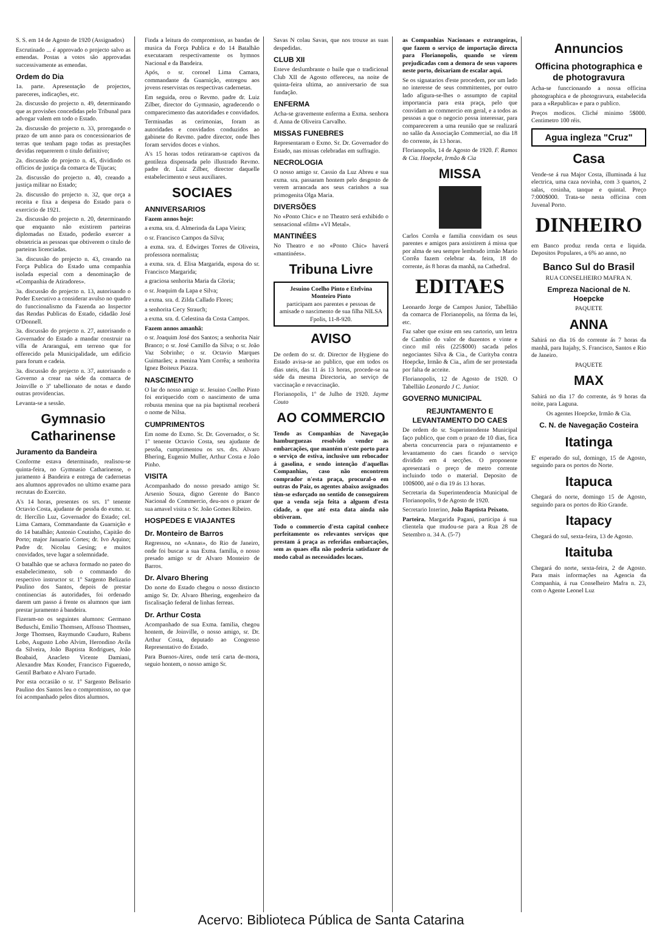S. S. em 14 de Agosto de 1920 (Assignados)
Escrutinado ... é approvado o projecto salvo as emendas. Postas a votos são approvadas successivamente as emendas.
Ordem do Dia
1a. parte. Apresentação de projectos, pareceres, indicações, etc.
2a. discussão do projecto n. 49, determinando que as provisões concedidas pelo Tribunal para advogar valem em todo o Estado.
2a. discussão do projecto n. 33, prorogando o prazo de um anno para os concessionarios de terras que tenham pago todas as prestações devidas requererem o titulo definitivo;
2a. discussão do projecto n. 45, dividindo os officios de justiça da comarca de Tijucas;
2a. discussão do projecto n. 40, creando a justiça militar no Estado;
2a. discussão do projecto n. 32, que orça a receita e fixa a despesa do Estado para o exercicio de 1921.
2a. discussão do projecto n. 20, determinando que enquanto não existirem parteiras diplomadas no Estado, poderão exercer a obstetricia as pessoas que obtiverem o titulo de parteiras licenciadas.
3a. discussão do projecto n. 43, creando na Força Publica do Estado uma companhia isolada especial com a denominação de «Companhia de Atiradores».
3a. discussão do projecto n. 13, autorisando o Poder Executivo a considerar avulso no quadro do funccionalismo da Fazenda ao Inspector das Rendas Publicas do Estado, cidadão José O'Donnell.
3a. discussão do projecto n. 27, autorisando o Governador do Estado a mandar construir na villa de Araranguá, em terreno que for offerecido pela Municipalidade, um edificio para forum e cadeia.
3a. discussão do projecto n. 37, autorisando o Governo a crear na séde da comarca de Joinville o 3º tabellionato de notas e dando outras providencias.
Levanta-se a sessão.
Gymnasio Catharinense
Juramento da Bandeira
Conforme estava determinado, realisou-se quinta-feira, no Gymnasio Catharinense, o juramento á Bandeira e entrega de cadernetas aos alumnos approvados no ultimo exame para recrutas do Exercito.
A's 14 horas, presentes os srs. 1º tenente Octavio Costa, ajudante de pessôa do exmo. sr. dr. Hercilio Luz, Governador do Estado; cel. Lima Camara, Commandante da Guarnição e do 14 batalhão; Antonio Coutinho, Capitão do Porto; major Januario Cortes; dr. Ivo Aquino; Padre dr. Nicolau Gesing; e muitos convidados, teve lugar a solemnidade.
O batalhão que se achava formado no pateo do estabelecimento, sob o commando do respectivo instructor sr. 1º Sargento Belizario Paulino dos Santos, depois de prestar continencias ás autoridades, foi ordenado darem um passo á frente os alumnos que iam prestar juramento á bandeira.
Fizeram-no os seguintes alumnos: Germano Beduschi, Emilio Thomsen, Affonso Thomsen, Jorge Thomsen, Raymundo Cauduro, Rubens Lobo, Augusto Lobo Alvim, Herondino Avila da Silveira, João Baptista Rodrigues, João Boabaid, Anacleto Vicente Damiani, Alexandre Max Konder, Francisco Figueredo, Gentil Barbato e Alvaro Furtado.
Por esta occasião o sr. 1º Sargento Belisario Paulino dos Santos leu o compromisso, no que foi acompanhado pelos ditos alumnos.
Finda a leitura do compromisso, as bandas de musica da Força Publica e do 14 Batalhão executaram respectivamente os hymnos Nacional e da Bandeira.
Após, o sr. coronel Lima Camara, commandante da Guarnição, entregou aos jovens reservistas os respectivas cadernetas.
Em seguida, orou o Revmo. padre dr. Luiz Zilber, director do Gymnasio, agradecendo o comparecimento das autoridades e convidados.
Terminadas as cerimonias, foram as autoridades e convidados conduzidos ao gabinete do Revmo. padre director, onde lhes foram servidos doces e vinhos.
A's 15 horas todos retiraram-se captivos da gentileza dispensada pelo illustrado Revmo. padre dr. Luiz Zilber, director daquelle estabelecimento e seus auxiliares.
SOCIAES
ANNIVERSARIOS
Fazem annos hoje:
a exma. sra. d. Almerinda da Lapa Vieira;
o sr. Francisco Campos da Silva;
a exma. sra. d. Edwirges Torres de Oliveira, professora normalista;
a exma. sra. d. Elisa Margarida, esposa do sr. Francisco Margarida;
a graciosa senhorita Maria da Gloria;
o sr. Joaquim da Lapa e Silva;
a exma. sra. d. Zilda Callado Flores;
a senhorita Cecy Strauch;
a exma. sra. d. Celestina da Costa Campos.
Fazem annos amanhã:
o sr. Joaquim José dos Santos; a senhorita Nair Branco; o sr. José Camillo da Silva; o sr. João Vaz Sobrinho; o sr. Octavio Marques Guimarães; a menina Yam Corrêa; a senhorita Ignez Boiteux Piazza.
NASCIMENTO
O lar do nosso amigo sr. Jesuino Coelho Pinto foi enriquecido com o nascimento de uma robusta menina que na pia baptismal receberá o nome de Nilsa.
CUMPRIMENTOS
Em nome do Exmo. Sr. Dr. Governador, o Sr. 1º tenente Octavio Costa, seu ajudante de pessôa, cumprimentou os srs. drs. Alvaro Bhering, Eugenio Muller, Arthur Costa e João Pinho.
VISITA
Acompanhado do nosso presado amigo Sr. Arsenio Souza, digno Gerente do Banco Nacional do Commercio, deu-nos o prazer de sua amavel visita o Sr. João Gomes Ribeiro.
HOSPEDES E VIAJANTES
Dr. Monteiro de Barros
Regressou, no «Annas», do Rio de Janeiro, onde foi buscar a sua Exma. familia, o nosso presado amigo sr dr Alvaro Monteiro de Barros.
Dr. Alvaro Bhering
Do norte do Estado chegou o nosso distincto amigo Sr. Dr. Alvaro Bhering, engenheiro da fiscalisação federal de linhas ferreas.
Dr. Arthur Costa
Acompanhado de sua Exma. familia, chegou hontem, de Joinville, o nosso amigo, sr. Dr. Arthur Costa, deputado ao Congresso Representativo do Estado.
Para Buenos-Aires, onde terá carta de-mora, seguio hontem, o nosso amigo Sr.
Savas N colau Savas, que nos trouxe as suas despedidas.
CLUB XII
Esteve deslumbrante o baile que o tradicional Club XII de Agosto offereceu, na noite de quinta-feira ultima, ao anniversario de sua fundação.
ENFERMA
Acha-se gravemente enferma a Exma. senhora d. Anna de Oliveira Carvalho.
MISSAS FUNEBRES
Representaram o Exmo. Sr. Dr. Governador do Estado, nas missas celebradas em suffragio.
NECROLOGIA
O nosso amigo sr. Cassio da Luz Abreu e sua exma. sra. passaram hontem pelo desgosto de verem arrancada aos seus carinhos a sua primogenita Olga Maria.
DIVERSÕES
No «Ponto Chic» e no Theatro será exhibido o sensacional «film» «VI Metal».
MANTINÉES
No Theatro e no «Ponto Chic» haverá «mantinées».
Tribuna Livre
Jesuino Coelho Pinto e Etelvina Monteiro Pinto
participam aos parentes e pessoas de amisade o nascimento de sua filha NILSA
Fpolis, 11-8-920.
AVISO
De ordem do sr. dr. Director de Hygiene do Estado avisa-se ao publico, que em todos os dias uteis, das 11 ás 13 horas, procede-se na séde da mesma Directoria, ao serviço de vaccinação e revaccinação.
Florianopolis, 1º de Julho de 1920. Jayme Couto
AO COMMERCIO
Tendo as Companhias de Navegação hamburguezas resolvido vender as embarcações, que mantém n'este porto para o serviço de estiva, inclusive um rebocador á gasolina, e sendo intenção d'aquellas Companhias, caso não encontrem comprador n'esta praça, procural-o em outras do Paiz, os agentes abaixo assignados têm-se esforçado no sentido de conseguirem que a venda seja feita a alguem d'esta cidade, o que até esta data ainda não obtiveram.
Todo o commercio d'esta capital conhece perfeitamente os relevantes serviços que prestam á praça as referidas embarcações, sem as quaes ella não poderia satisfazer de modo cabal as necessidades locaes.
as Companhias Nacionaes e extrangeiras, que fazem o serviço de importação directa para Florianopolis, quando se virem prejudicadas com a demora de seus vapores neste porto, deixariam de escalar aqui.
Se os signatarios d'este procedem, por um lado no interesse de seus committentes, por outro lado afigura-se-lhes o assumpto de capital importancia para esta praça, pelo que convidam ao commercio em geral, e a todos as pessoas a que o negocio possa interessar, para comparecerem a uma reunião que se realizará no salão da Associação Commercial, no dia 18 do corrente, ás 13 horas.
Florianopolis, 14 de Agosto de 1920. F. Ramos & Cia. Hoepcke, Irmão & Cia
MISSA
Carlos Corrêa e familia convidam os seus parentes e amigos para assistirem á missa que por alma de seu sempre lembrado irmão Mario Corrêa fazem celebrar 4a. feira, 18 do corrente, ás 8 horas da manhã, na Cathedral.
EDITAES
Leonardo Jorge de Campos Junior, Tabellião da comarca de Florianopolis, na fórma da lei, etc.
Faz saber que existe em seu cartorio, um lettra de Cambio do valor de duzentos e vinte e cinco mil réis (225$000) sacada pelos negociantes Silva & Cia., de Curityba contra Hoepcke, Irmão & Cia., afim de ser protestada por falta de acceite.
Florianopolis, 12 de Agosto de 1920. O Tabellião Leonardo J C. Junior.
GOVERNO MUNICIPAL
REJUNTAMENTO E LEVANTAMENTO DO CAES
De ordem do sr. Superintendente Municipal faço publico, que com o prazo de 10 dias, fica aberta concurrencia para o rejuntamento e levantamento do caes ficando o serviço dividido em 4 secções. O proponente apresentará o preço de metro corrente incluindo todo o material. Deposito de 100$000, até o dia 19 ás 13 horas.
Secretaria da Superintendencia Municipal de Florianopolis, 9 de Agosto de 1920.
Secretario Interino, João Baptista Peixoto.
Parteira. Margarida Pagani, participa á sua clientela que mudou-se para a Rua 28 de Setembro n. 34 A. (5-7)
Annuncios
Officina photographica e de photogravura
Acha-se funccionando a nossa officina photographica e de photogravura, estabelecida para a «Republica» e para o publico.
Preços modicos. Cliché minimo 5$000. Centimetro 100 réis.
Agua ingleza "Cruz"
Casa
Vende-se á rua Major Costa, illuminada á luz electrica, uma caza novinha, com 3 quartos, 2 salas, cosinha, tanque e quintal. Preço 7:000$000. Trata-se nesta officina com Juvenal Porto.
DINHEIRO
em Banco produz renda certa e liquida. Depositos Populares, a 6% ao anno, no
Banco Sul do Brasil
RUA CONSELHEIRO MAFRA N.
Empreza Nacional de N. Hoepcke
PAQUETE
ANNA
Sahirá no dia 16 do corrente ás 7 horas da manhã, para Itajahy, S. Francisco, Santos e Rio de Janeiro.
PAQUETE
MAX
Sahirá no dia 17 do corrente, ás 9 horas da noite, para Laguna.
Os agentes Hoepcke, Irmão & Cia.
C. N. de Navegação Costeira
Itatinga
E' esperado do sul, domingo, 15 de Agosto, seguindo para os portos do Norte.
Itapuca
Chegará do norte, domingo 15 de Agosto, seguindo para os portos do Rio Grande.
Itapacy
Chegará do sul, sexta-feira, 13 de Agosto.
Itaituba
Chegará do norte, sexta-feira, 2 de Agosto. Para mais informações na Agencia da Companhia, á rua Conselheiro Mafra n. 23, com o Agente Leonel Luz
Acervo: Biblioteca Pública de Santa Catarina